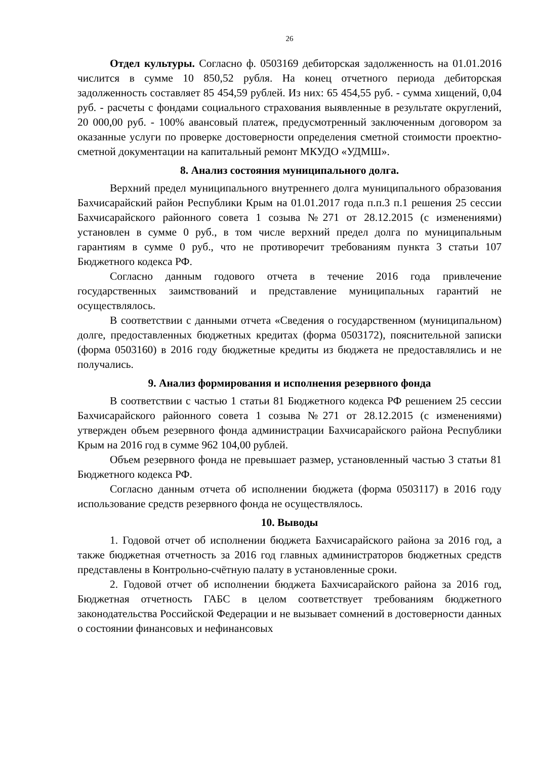26
Отдел культуры. Согласно ф. 0503169 дебиторская задолженность на 01.01.2016 числится в сумме 10 850,52 рубля. На конец отчетного периода дебиторская задолженность составляет 85 454,59 рублей. Из них: 65 454,55 руб. - сумма хищений, 0,04 руб. - расчеты с фондами социального страхования выявленные в результате округлений, 20 000,00 руб. - 100% авансовый платеж, предусмотренный заключенным договором за оказанные услуги по проверке достоверности определения сметной стоимости проектно-сметной документации на капитальный ремонт МКУДО «УДМШ».
8. Анализ состояния муниципального долга.
Верхний предел муниципального внутреннего долга муниципального образования Бахчисарайский район Республики Крым на 01.01.2017 года п.п.3 п.1 решения 25 сессии Бахчисарайского районного совета 1 созыва №271 от 28.12.2015 (с изменениями) установлен в сумме 0 руб., в том числе верхний предел долга по муниципальным гарантиям в сумме 0 руб., что не противоречит требованиям пункта 3 статьи 107 Бюджетного кодекса РФ.
Согласно данным годового отчета в течение 2016 года привлечение государственных заимствований и представление муниципальных гарантий не осуществлялось.
В соответствии с данными отчета «Сведения о государственном (муниципальном) долге, предоставленных бюджетных кредитах (форма 0503172), пояснительной записки (форма 0503160) в 2016 году бюджетные кредиты из бюджета не предоставлялись и не получались.
9. Анализ формирования и исполнения резервного фонда
В соответствии с частью 1 статьи 81 Бюджетного кодекса РФ решением 25 сессии Бахчисарайского районного совета 1 созыва №271 от 28.12.2015 (с изменениями) утвержден объем резервного фонда администрации Бахчисарайского района Республики Крым на 2016 год в сумме 962 104,00 рублей.
Объем резервного фонда не превышает размер, установленный частью 3 статьи 81 Бюджетного кодекса РФ.
Согласно данным отчета об исполнении бюджета (форма 0503117) в 2016 году использование средств резервного фонда не осуществлялось.
10. Выводы
1. Годовой отчет об исполнении бюджета Бахчисарайского района за 2016 год, а также бюджетная отчетность за 2016 год главных администраторов бюджетных средств представлены в Контрольно-счётную палату в установленные сроки.
2. Годовой отчет об исполнении бюджета Бахчисарайского района за 2016 год, Бюджетная отчетность ГАБС в целом соответствует требованиям бюджетного законодательства Российской Федерации и не вызывает сомнений в достоверности данных о состоянии финансовых и нефинансовых